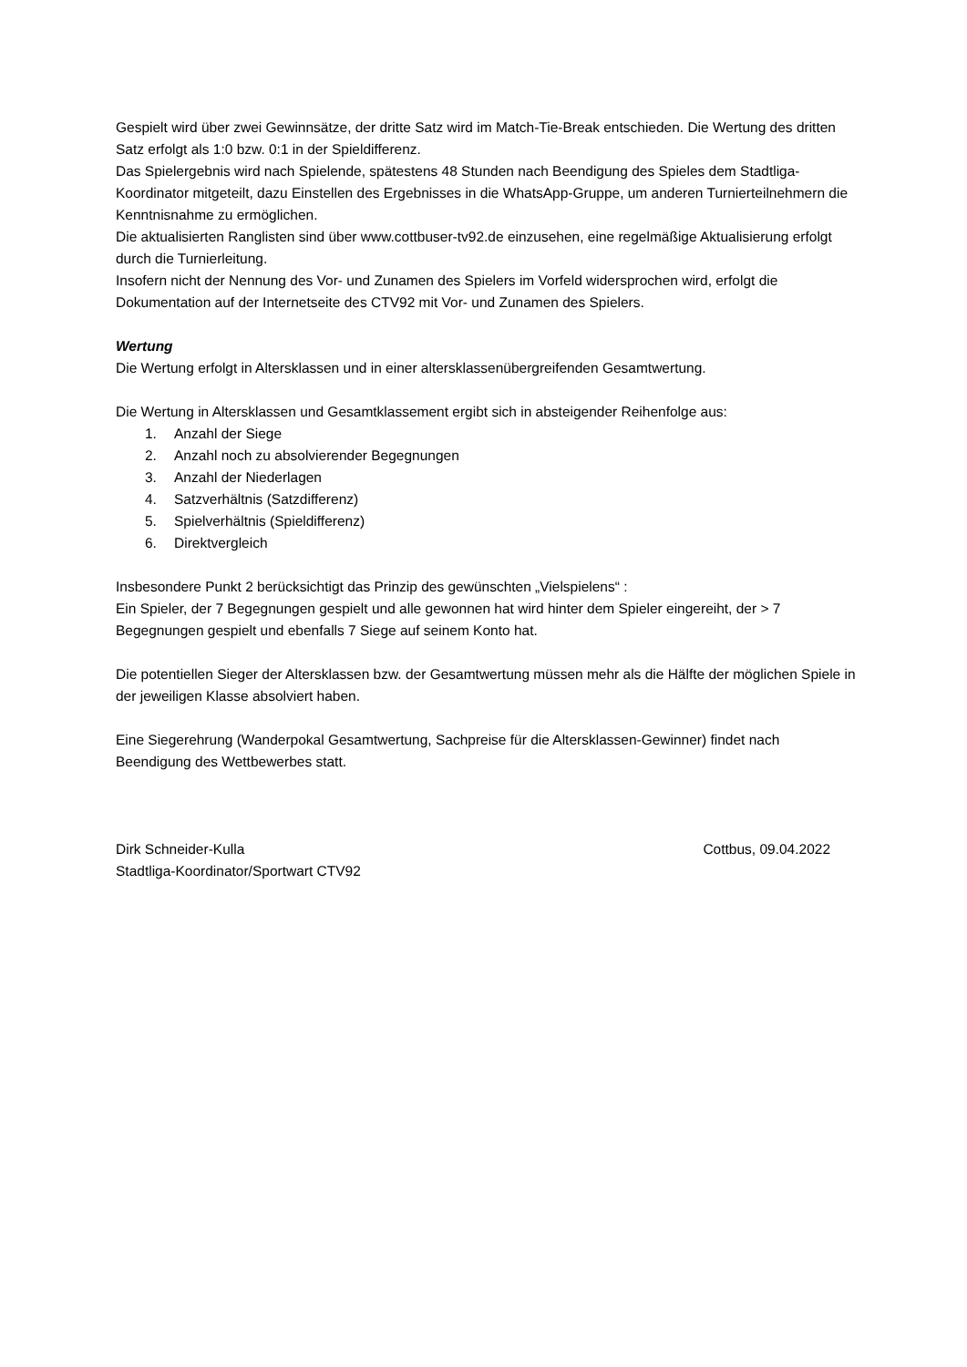Gespielt wird über zwei Gewinnsätze, der dritte Satz wird im Match-Tie-Break entschieden. Die Wertung des dritten Satz erfolgt als 1:0 bzw. 0:1 in der Spieldifferenz.
Das Spielergebnis wird nach Spielende, spätestens 48 Stunden nach Beendigung des Spieles dem Stadtliga-Koordinator mitgeteilt, dazu Einstellen des Ergebnisses in die WhatsApp-Gruppe, um anderen Turnierteilnehmern die Kenntnisnahme zu ermöglichen.
Die aktualisierten Ranglisten sind über www.cottbuser-tv92.de einzusehen, eine regelmäßige Aktualisierung erfolgt durch die Turnierleitung.
Insofern nicht der Nennung des Vor- und Zunamen des Spielers im Vorfeld widersprochen wird, erfolgt die Dokumentation auf der Internetseite des CTV92 mit Vor- und Zunamen des Spielers.
Wertung
Die Wertung erfolgt in Altersklassen und in einer altersklassenübergreifenden Gesamtwertung.
Die Wertung in Altersklassen und Gesamtklassement ergibt sich in absteigender Reihenfolge aus:
1. Anzahl der Siege
2. Anzahl noch zu absolvierender Begegnungen
3. Anzahl der Niederlagen
4. Satzverhältnis (Satzdifferenz)
5. Spielverhältnis (Spieldifferenz)
6. Direktvergleich
Insbesondere Punkt 2 berücksichtigt das Prinzip des gewünschten „Vielspielens“ :
Ein Spieler, der 7 Begegnungen gespielt und alle gewonnen hat wird hinter dem Spieler eingereiht, der > 7 Begegnungen gespielt und ebenfalls 7 Siege auf seinem Konto hat.
Die potentiellen Sieger der Altersklassen bzw. der Gesamtwertung müssen mehr als die Hälfte der möglichen Spiele in der jeweiligen Klasse absolviert haben.
Eine Siegerehrung (Wanderpokal Gesamtwertung, Sachpreise für die Altersklassen-Gewinner) findet nach Beendigung des Wettbewerbes statt.
Dirk Schneider-Kulla Cottbus, 09.04.2022
Stadtliga-Koordinator/Sportwart CTV92